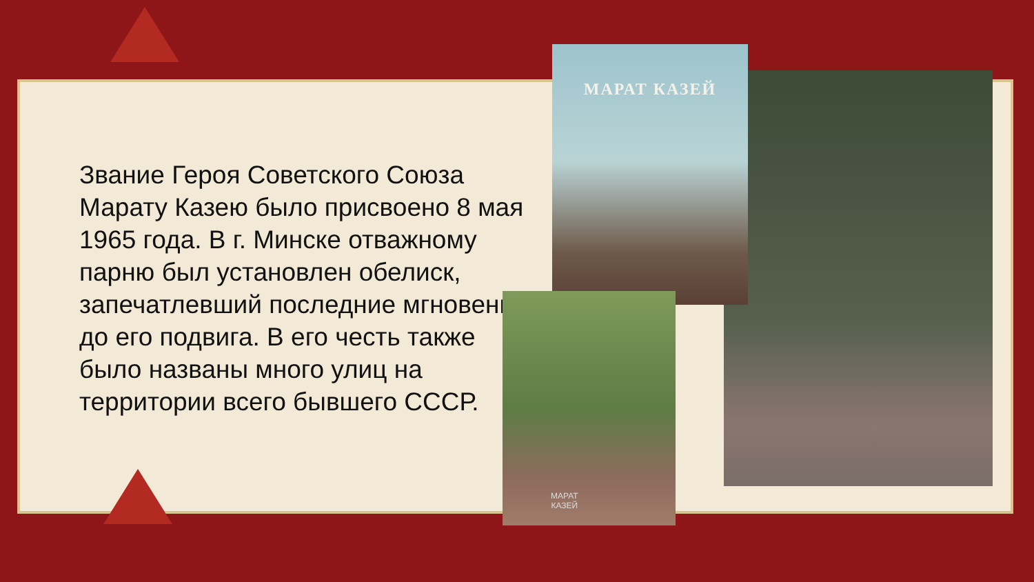Звание Героя Советского Союза Марату Казею было присвоено 8 мая 1965 года. В г. Минске отважному парню был установлен обелиск, запечатлевший последние мгновения до его подвига. В его честь также было названы много улиц на территории всего бывшего СССР.
МАРАТ КАЗЕЙ
МАРАТ
КАЗЕЙ